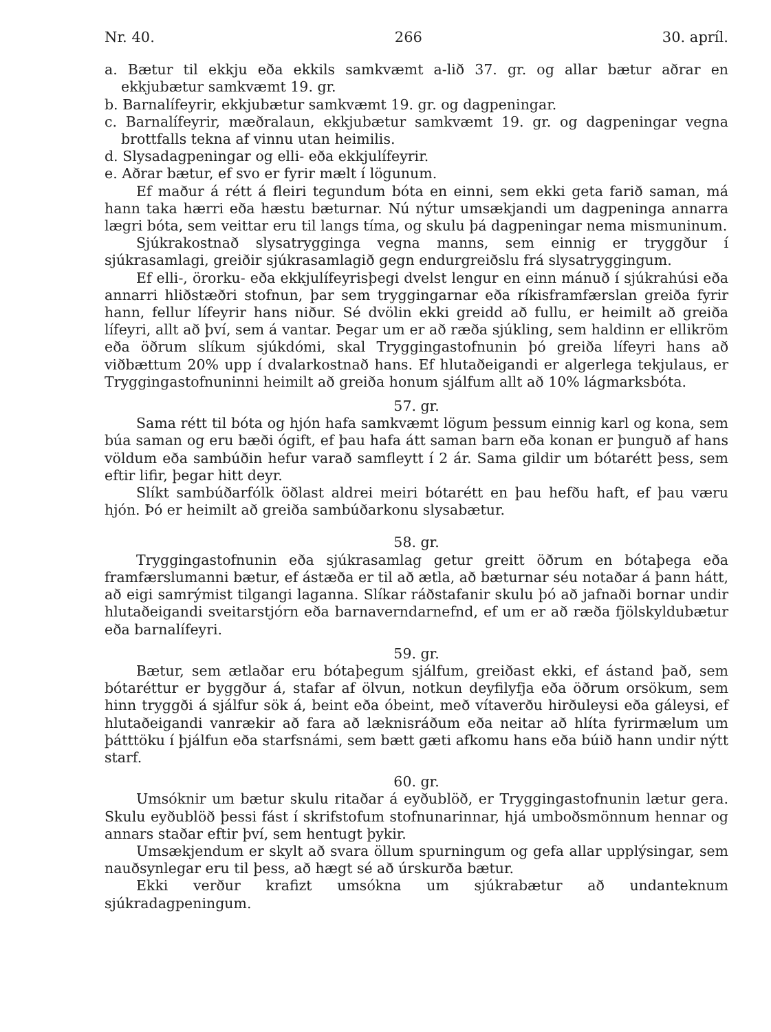Nr. 40. 266 30. apríl.
a. Bætur til ekkju eða ekkils samkvæmt a-lið 37. gr. og allar bætur aðrar en ekkjubætur samkvæmt 19. gr.
b. Barnalífeyrir, ekkjubætur samkvæmt 19. gr. og dagpeningar.
c. Barnalífeyrir, mæðralaun, ekkjubætur samkvæmt 19. gr. og dagpeningar vegna brottfalls tekna af vinnu utan heimilis.
d. Slysadagpeningar og elli- eða ekkjulífeyrir.
e. Aðrar bætur, ef svo er fyrir mælt í lögunum.
Ef maður á rétt á fleiri tegundum bóta en einni, sem ekki geta farið saman, má hann taka hærri eða hæstu bæturnar. Nú nýtur umsækjandi um dagpeninga annarra lægri bóta, sem veittar eru til langs tíma, og skulu þá dagpeningar nema mismuninum.
Sjúkrakostnað slysatrygginga vegna manns, sem einnig er tryggður í sjúkrasamlagi, greiðir sjúkrasamlagið gegn endurgreiðslu frá slysatryggingum.
Ef elli-, örorku- eða ekkjulífeyrisþegi dvelst lengur en einn mánuð í sjúkrahúsi eða annarri hliðstæðri stofnun, þar sem tryggingarnar eða ríkisframfærslan greiða fyrir hann, fellur lífeyrir hans niður. Sé dvölin ekki greidd að fullu, er heimilt að greiða lífeyri, allt að því, sem á vantar. Þegar um er að ræða sjúkling, sem haldinn er ellikröm eða öðrum slíkum sjúkdómi, skal Tryggingastofnunin þó greiða lífeyri hans að viðbættum 20% upp í dvalarkostnað hans. Ef hlutaðeigandi er algerlega tekjulaus, er Tryggingastofnuninni heimilt að greiða honum sjálfum allt að 10% lágmarksbóta.
57. gr.
Sama rétt til bóta og hjón hafa samkvæmt lögum þessum einnig karl og kona, sem búa saman og eru bæði ógift, ef þau hafa átt saman barn eða konan er þunguð af hans völdum eða sambúðin hefur varað samfleytt í 2 ár. Sama gildir um bótarétt þess, sem eftir lifir, þegar hitt deyr.
Slíkt sambúðarfólk öðlast aldrei meiri bótarétt en þau hefðu haft, ef þau væru hjón. Þó er heimilt að greiða sambúðarkonu slysabætur.
58. gr.
Tryggingastofnunin eða sjúkrasamlag getur greitt öðrum en bótaþega eða framfærslumanni bætur, ef ástæða er til að ætla, að bæturnar séu notaðar á þann hátt, að eigi samrýmist tilgangi laganna. Slíkar ráðstafanir skulu þó að jafnaði bornar undir hlutaðeigandi sveitarstjórn eða barnaverndarnefnd, ef um er að ræða fjölskyldubætur eða barnalífeyri.
59. gr.
Bætur, sem ætlaðar eru bótaþegum sjálfum, greiðast ekki, ef ástand það, sem bótaréttur er byggður á, stafar af ölvun, notkun deyfilyfja eða öðrum orsökum, sem hinn tryggði á sjálfur sök á, beint eða óbeint, með vítaverðu hirðuleysi eða gáleysi, ef hlutaðeigandi vanrækir að fara að læknisráðum eða neitar að hlíta fyrirmælum um þátttöku í þjálfun eða starfsnámi, sem bætt gæti afkomu hans eða búið hann undir nýtt starf.
60. gr.
Umsóknir um bætur skulu ritaðar á eyðublöð, er Tryggingastofnunin lætur gera. Skulu eyðublöð þessi fást í skrifstofum stofnunarinnar, hjá umboðsmönnum hennar og annars staðar eftir því, sem hentugt þykir.
Umsækjendum er skylt að svara öllum spurningum og gefa allar upplýsingar, sem nauðsynlegar eru til þess, að hægt sé að úrskurða bætur.
Ekki verður krafizt umsókna um sjúkrabætur að undanteknum sjúkradagpeningum.